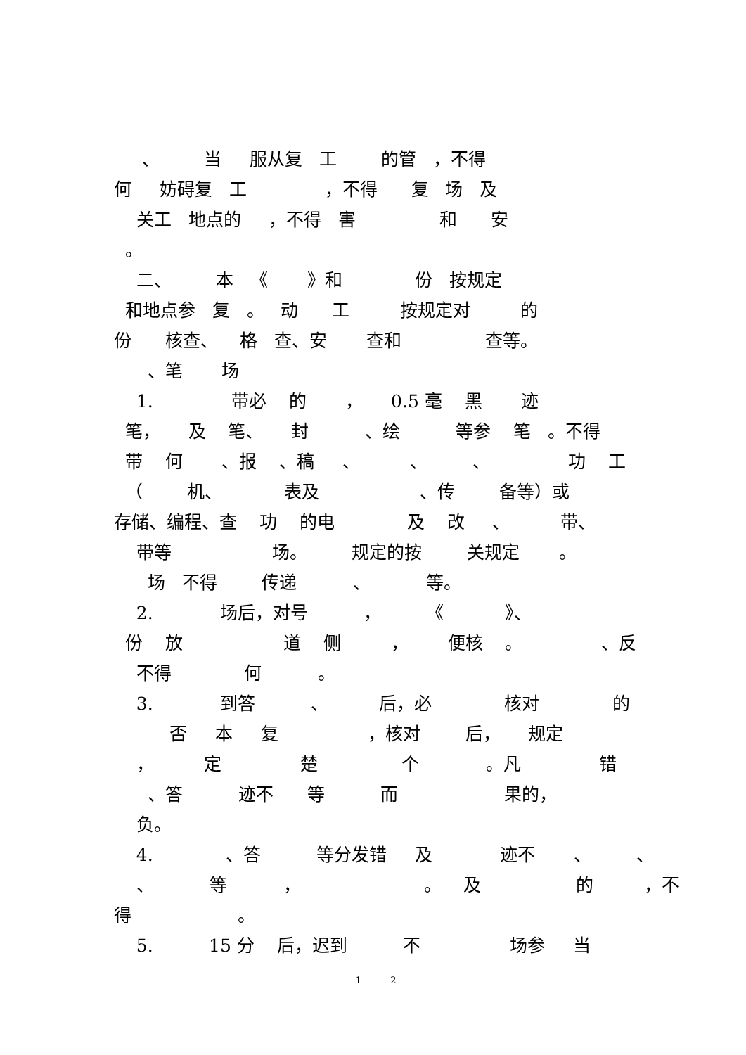、 当 服从复 工 的管 ，不得
何 妨碍复 工 ，不得 复 场 及
关工 地点的 ，不得 害 和 安
。
二、 本 《 》和 份 按规定
和地点参 复 。 动 工 按规定对 的
份 核查、 格 查、安 查和 查等。
、笔 场
1. 带必 的 ， 0.5 毫 黑 迹
笔， 及 笔、 封 、绘 等参 笔 。不得
带 何 、报 、稿 、 、 、 功 工
（ 机、 表及 、传 备等）或
存储、编程、查 功 的电 及 改 、 带、
带等 场。 规定的按 关规定 。
场 不得 传递 、 等。
2. 场后，对号 ， 《 》、
份 放 道 侧 ， 便核 。 、反
不得 何 。
3. 到答 、 后，必 核对 的
否 本 复 ，核对 后， 规定
， 定 楚 个 。凡 错
、答 迹不 等 而 果的，
负。
4. 、答 等分发错 及 迹不 、 、
、 等 ， 。 及 的 ，不
得 。
5. 15 分 后，迟到 不 场参 当
1 2